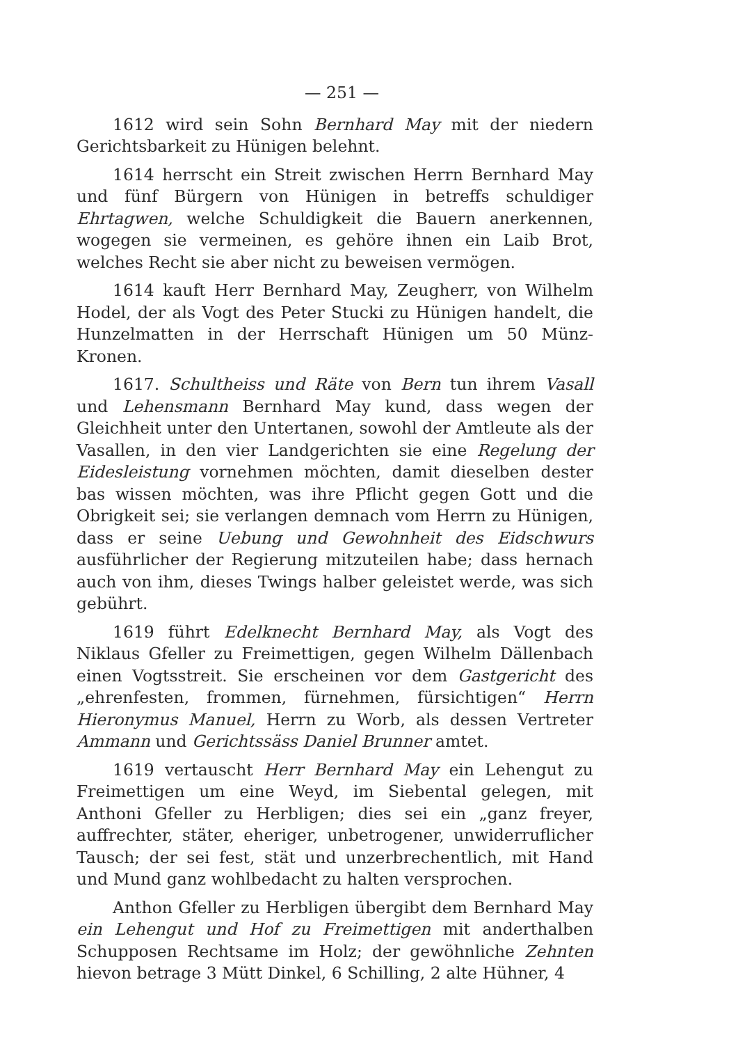— 251 —
1612 wird sein Sohn Bernhard May mit der niedern Gerichtsbarkeit zu Hünigen belehnt.
1614 herrscht ein Streit zwischen Herrn Bernhard May und fünf Bürgern von Hünigen in betreffs schuldiger Ehrtagwen, welche Schuldigkeit die Bauern anerkennen, wogegen sie vermeinen, es gehöre ihnen ein Laib Brot, welches Recht sie aber nicht zu beweisen vermögen.
1614 kauft Herr Bernhard May, Zeugherr, von Wilhelm Hodel, der als Vogt des Peter Stucki zu Hünigen handelt, die Hunzelmatten in der Herrschaft Hünigen um 50 Münz-Kronen.
1617. Schultheiss und Räte von Bern tun ihrem Vasall und Lehensmann Bernhard May kund, dass wegen der Gleichheit unter den Untertanen, sowohl der Amtleute als der Vasallen, in den vier Landgerichten sie eine Regelung der Eidesleistung vornehmen möchten, damit dieselben dester bas wissen möchten, was ihre Pflicht gegen Gott und die Obrigkeit sei; sie verlangen demnach vom Herrn zu Hünigen, dass er seine Uebung und Gewohnheit des Eidschwurs ausführlicher der Regierung mitzuteilen habe; dass hernach auch von ihm, dieses Twings halber geleistet werde, was sich gebührt.
1619 führt Edelknecht Bernhard May, als Vogt des Niklaus Gfeller zu Freimettigen, gegen Wilhelm Dällenbach einen Vogtsstreit. Sie erscheinen vor dem Gastgericht des „ehrenfesten, frommen, fürnehmen, fürsichtigen“ Herrn Hieronymus Manuel, Herrn zu Worb, als dessen Vertreter Ammann und Gerichtssäss Daniel Brunner amtet.
1619 vertauscht Herr Bernhard May ein Lehengut zu Freimettigen um eine Weyd, im Siebental gelegen, mit Anthoni Gfeller zu Herbligen; dies sei ein „ganz freyer, auffrechter, stäter, eheriger, unbetrogener, unwiderruflicher Tausch; der sei fest, stät und unzerbrechentlich, mit Hand und Mund ganz wohlbedacht zu halten versprochen.
Anthon Gfeller zu Herbligen übergibt dem Bernhard May ein Lehengut und Hof zu Freimettigen mit anderthalben Schupposen Rechtsame im Holz; der gewöhnliche Zehnten hievon betrage 3 Mütt Dinkel, 6 Schilling, 2 alte Hühner, 4